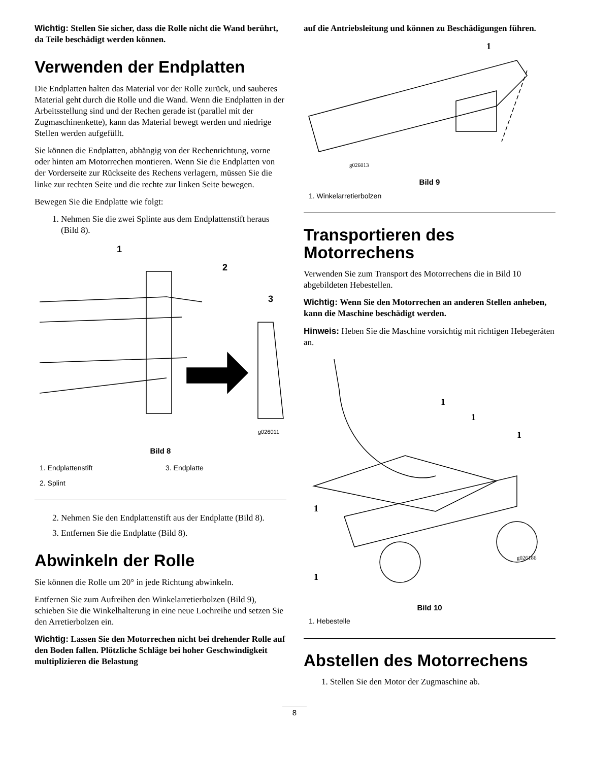Wichtig: Stellen Sie sicher, dass die Rolle nicht die Wand berührt, da Teile beschädigt werden können.
Verwenden der Endplatten
Die Endplatten halten das Material vor der Rolle zurück, und sauberes Material geht durch die Rolle und die Wand. Wenn die Endplatten in der Arbeitsstellung sind und der Rechen gerade ist (parallel mit der Zugmaschinenkette), kann das Material bewegt werden und niedrige Stellen werden aufgefüllt.
Sie können die Endplatten, abhängig von der Rechenrichtung, vorne oder hinten am Motorrechen montieren. Wenn Sie die Endplatten von der Vorderseite zur Rückseite des Rechens verlagern, müssen Sie die linke zur rechten Seite und die rechte zur linken Seite bewegen.
Bewegen Sie die Endplatte wie folgt:
1. Nehmen Sie die zwei Splinte aus dem Endplattenstift heraus (Bild 8).
1
2
3
g026011
Bild 8
1. Endplattenstift
3. Endplatte
2. Splint
2. Nehmen Sie den Endplattenstift aus der Endplatte (Bild 8).
3. Entfernen Sie die Endplatte (Bild 8).
Abwinkeln der Rolle
Sie können die Rolle um 20° in jede Richtung abwinkeln.
Entfernen Sie zum Aufreihen den Winkelarretierbolzen (Bild 9), schieben Sie die Winkelhalterung in eine neue Lochreihe und setzen Sie den Arretierbolzen ein.
Wichtig: Lassen Sie den Motorrechen nicht bei drehender Rolle auf den Boden fallen. Plötzliche Schläge bei hoher Geschwindigkeit multiplizieren die Belastung
auf die Antriebsleitung und können zu Beschädigungen führen.
1
g026013
Bild 9
1. Winkelarretierbolzen
Transportieren des Motorrechens
Verwenden Sie zum Transport des Motorrechens die in Bild 10 abgebildeten Hebestellen.
Wichtig: Wenn Sie den Motorrechen an anderen Stellen anheben, kann die Maschine beschädigt werden.
Hinweis: Heben Sie die Maschine vorsichtig mit richtigen Hebegeräten an.
1
1
1
1
1
g026186
Bild 10
1. Hebestelle
Abstellen des Motorrechens
1. Stellen Sie den Motor der Zugmaschine ab.
8